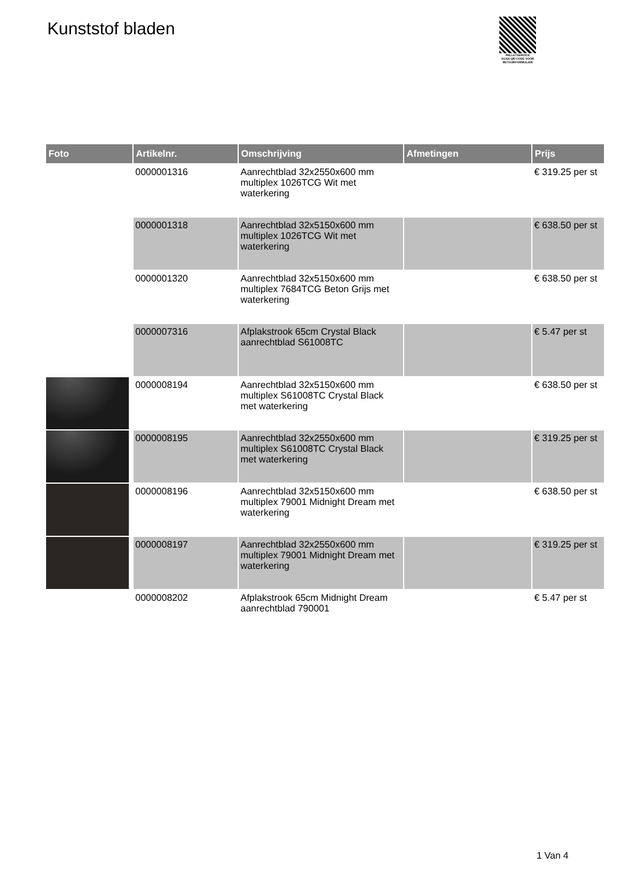Kunststof bladen
PALLETSERVICE
SCAN QR-CODE VOOR RETOURFORMULIER
| Foto | Artikelnr. | Omschrijving | Afmetingen | Prijs |
| --- | --- | --- | --- | --- |
| | 0000001316 | Aanrechtblad 32x2550x600 mm multiplex 1026TCG Wit met waterkering | | € 319.25 per st |
| | 0000001318 | Aanrechtblad 32x5150x600 mm multiplex 1026TCG Wit met waterkering | | € 638.50 per st |
| | 0000001320 | Aanrechtblad 32x5150x600 mm multiplex 7684TCG Beton Grijs met waterkering | | € 638.50 per st |
| | 0000007316 | Afplakstrook 65cm Crystal Black aanrechtblad S61008TC | | € 5.47 per st |
| | 0000008194 | Aanrechtblad 32x5150x600 mm multiplex S61008TC Crystal Black met waterkering | | € 638.50 per st |
| | 0000008195 | Aanrechtblad 32x2550x600 mm multiplex S61008TC Crystal Black met waterkering | | € 319.25 per st |
| | 0000008196 | Aanrechtblad 32x5150x600 mm multiplex 79001 Midnight Dream met waterkering | | € 638.50 per st |
| | 0000008197 | Aanrechtblad 32x2550x600 mm multiplex 79001 Midnight Dream met waterkering | | € 319.25 per st |
| | 0000008202 | Afplakstrook 65cm Midnight Dream aanrechtblad 790001 | | € 5.47 per st |
1 Van 4